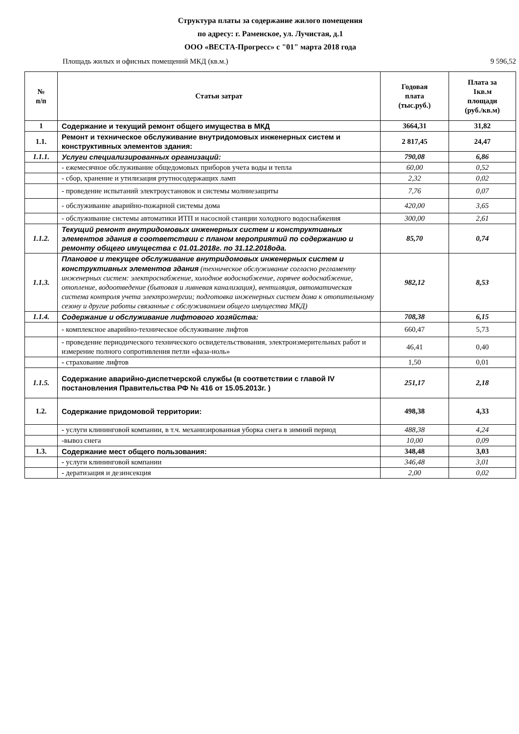Структура платы за содержание жилого помещения
по адресу: г. Раменское, ул. Лучистая, д.1
ООО «ВЕСТА-Прогресс» с "01" марта 2018 года
Площадь жилых и офисных помещений МКД (кв.м.) 9 596,52
| № п/п | Статьи затрат | Годовая плата (тыс.руб.) | Плата за 1кв.м площади (руб./кв.м) |
| --- | --- | --- | --- |
| 1 | Содержание и текущий ремонт общего имущества в МКД | 3664,31 | 31,82 |
| 1.1. | Ремонт и техническое обслуживание внутридомовых инженерных систем и конструктивных элементов здания: | 2 817,45 | 24,47 |
| 1.1.1. | Услуги специализированных организаций: | 790,08 | 6,86 |
| | - ежемесячное обслуживание общедомовых приборов учета воды и тепла | 60,00 | 0,52 |
| | - сбор, хранение и утилизация ртутносодержащих ламп | 2,32 | 0,02 |
| | - проведение испытаний электроустановок и системы молниезащиты | 7,76 | 0,07 |
| | - обслуживание аварийно-пожарной системы дома | 420,00 | 3,65 |
| | - обслуживание системы автоматики ИТП и насосной станции холодного водоснабжения | 300,00 | 2,61 |
| 1.1.2. | Текущий ремонт внутридомовых инженерных систем и конструктивных элементов здания в соответствии с планом мероприятий по содержанию и ремонту общего имущества с 01.01.2018г. по 31.12.2018ода. | 85,70 | 0,74 |
| 1.1.3. | Плановое и текущее обслуживание внутридомовых инженерных систем и конструктивных элементов здания (техническое обслуживание согласно регламенту инженерных систем: электроснабжение, холодное водоснабжение, горячее водоснабжение, отопление, водоотведение (бытовая и ливневая канализация), вентиляция, автоматическая система контроля учета электроэнергии; подготовка инженерных систем дома к отопительному сезону и другие работы связанные с обслуживанием общего имущества МКД) | 982,12 | 8,53 |
| 1.1.4. | Содержание и обслуживание лифтового хозяйства: | 708,38 | 6,15 |
| | - комплексное аварийно-техническое обслуживание лифтов | 660,47 | 5,73 |
| | - проведение периодического технического освидетельствования, электроизмерительных работ и измерение полного сопротивления петли «фаза-ноль» | 46,41 | 0,40 |
| | - страхование лифтов | 1,50 | 0,01 |
| 1.1.5. | Содержание аварийно-диспетчерской службы (в соответствии с главой IV постановления Правительства РФ № 416 от 15.05.2013г. ) | 251,17 | 2,18 |
| 1.2. | Содержание придомовой территории: | 498,38 | 4,33 |
| | - услуги клининговой компании, в т.ч. механизированная уборка снега в зимний период | 488,38 | 4,24 |
| | -вывоз снега | 10,00 | 0,09 |
| 1.3. | Содержание мест общего пользования: | 348,48 | 3,03 |
| | - услуги клининговой компании | 346,48 | 3,01 |
| | - дератизация и дезинсекция | 2,00 | 0,02 |